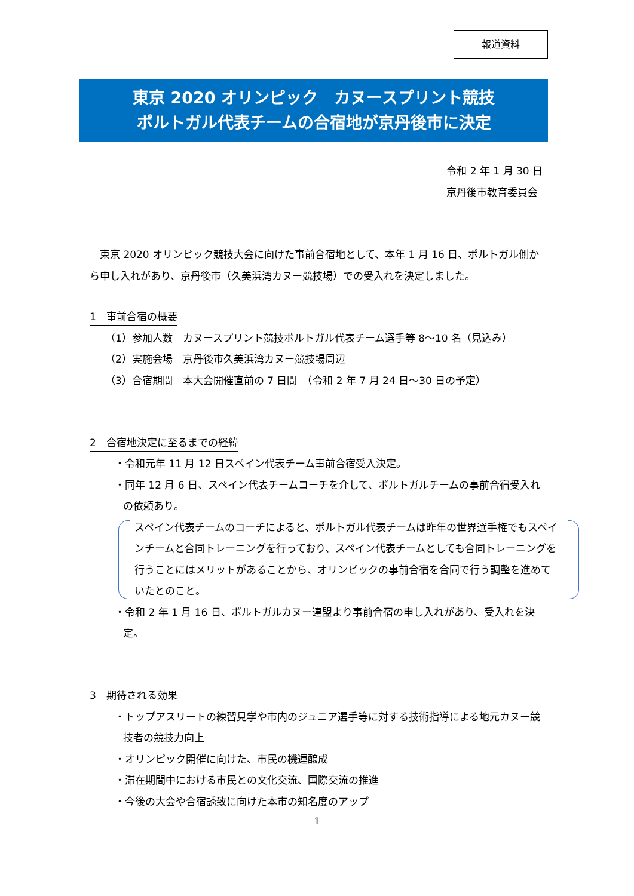報道資料
東京 2020 オリンピック　カヌースプリント競技
ポルトガル代表チームの合宿地が京丹後市に決定
令和 2 年 1 月 30 日
京丹後市教育委員会
　東京 2020 オリンピック競技大会に向けた事前合宿地として、本年 1 月 16 日、ポルトガル側から申し入れがあり、京丹後市（久美浜湾カヌー競技場）での受入れを決定しました。
1　事前合宿の概要
（1）参加人数　カヌースプリント競技ポルトガル代表チーム選手等 8～10 名（見込み）
（2）実施会場　京丹後市久美浜湾カヌー競技場周辺
（3）合宿期間　本大会開催直前の 7 日間　（令和 2 年 7 月 24 日～30 日の予定）
2　合宿地決定に至るまでの経緯
・令和元年 11 月 12 日スペイン代表チーム事前合宿受入決定。
・同年 12 月 6 日、スペイン代表チームコーチを介して、ポルトガルチームの事前合宿受入れの依頼あり。
スペイン代表チームのコーチによると、ポルトガル代表チームは昨年の世界選手権でもスペインチームと合同トレーニングを行っており、スペイン代表チームとしても合同トレーニングを行うことにはメリットがあることから、オリンピックの事前合宿を合同で行う調整を進めていたとのこと。
・令和 2 年 1 月 16 日、ポルトガルカヌー連盟より事前合宿の申し入れがあり、受入れを決定。
3　期待される効果
・トップアスリートの練習見学や市内のジュニア選手等に対する技術指導による地元カヌー競技者の競技力向上
・オリンピック開催に向けた、市民の機運醸成
・滞在期間中における市民との文化交流、国際交流の推進
・今後の大会や合宿誘致に向けた本市の知名度のアップ
1